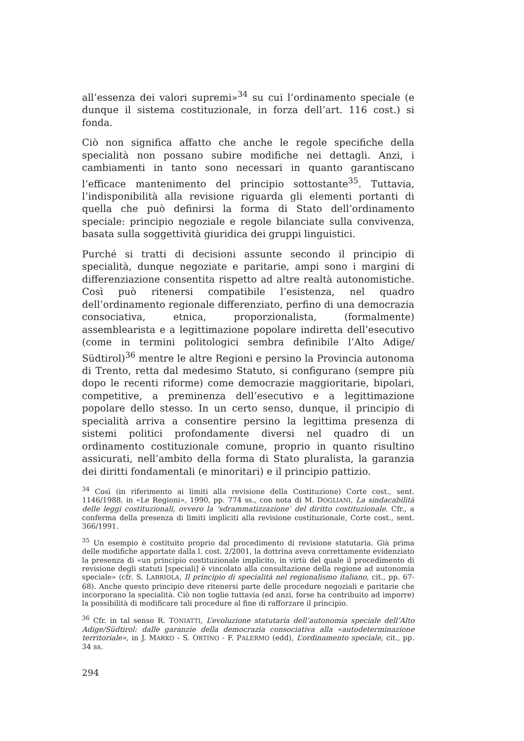all’essenza dei valori supremi»<sup>34</sup> su cui l’ordinamento speciale (e dunque il sistema costituzionale, in forza dell’art. 116 cost.) si fonda.
Ciò non significa affatto che anche le regole specifiche della specialità non possano subire modifiche nei dettagli. Anzi, i cambiamenti in tanto sono necessari in quanto garantiscano l’efficace mantenimento del principio sottostante<sup>35</sup>. Tuttavia, l’indisponibilità alla revisione riguarda gli elementi portanti di quella che può definirsi la forma di Stato dell’ordinamento speciale: principio negoziale e regole bilanciate sulla convivenza, basata sulla soggettività giuridica dei gruppi linguistici.
Purché si tratti di decisioni assunte secondo il principio di specialità, dunque negoziate e paritarie, ampi sono i margini di differenziazione consentita rispetto ad altre realtà autonomistiche. Così può ritenersi compatibile l’esistenza, nel quadro dell’ordinamento regionale differenziato, perfino di una democrazia consociativa, etnica, proporzionalista, (formalmente) assemblearista e a legittimazione popolare indiretta dell’esecutivo (come in termini politologici sembra definibile l’Alto Adige/ Südtirol)<sup>36</sup> mentre le altre Regioni e persino la Provincia autonoma di Trento, retta dal medesimo Statuto, si configurano (sempre più dopo le recenti riforme) come democrazie maggioritarie, bipolari, competitive, a preminenza dell’esecutivo e a legittimazione popolare dello stesso. In un certo senso, dunque, il principio di specialità arriva a consentire persino la legittima presenza di sistemi politici profondamente diversi nel quadro di un ordinamento costituzionale comune, proprio in quanto risultino assicurati, nell’ambito della forma di Stato pluralista, la garanzia dei diritti fondamentali (e minoritari) e il principio pattizio.
<sup>34</sup> Così (in riferimento ai limiti alla revisione della Costituzione) Corte cost., sent. 1146/1988, in «Le Regioni», 1990, pp. 774 ss., con nota di M. DOGLIANI, La sindacabilità delle leggi costituzionali, ovvero la ‘sdrammatizzazione’ del diritto costituzionale. Cfr., a conferma della presenza di limiti impliciti alla revisione costituzionale, Corte cost., sent. 366/1991.
<sup>35</sup> Un esempio è costituito proprio dal procedimento di revisione statutaria. Già prima delle modifiche apportate dalla l. cost. 2/2001, la dottrina aveva correttamente evidenziato la presenza di «un principio costituzionale implicito, in virtù del quale il procedimento di revisione degli statuti [speciali] è vincolato alla consultazione della regione ad autonomia speciale» (cfr. S. LABRIOLA, Il principio di specialità nel regionalismo italiano, cit., pp. 67-68). Anche questo principio deve ritenersi parte delle procedure negoziali e paritarie che incorporano la specialità. Ciò non toglie tuttavia (ed anzi, forse ha contribuito ad imporre) la possibilità di modificare tali procedure al fine di rafforzare il principio.
<sup>36</sup> Cfr. in tal senso R. TONIATTI, L’evoluzione statutaria dell’autonomia speciale dell’Alto Adige/Südtirol: dalle garanzie della democrazia consociativa alla «autodeterminazione territoriale», in J. MARKO - S. ORTINO - F. PALERMO (edd), L’ordinamento speciale, cit., pp. 34 ss.
294